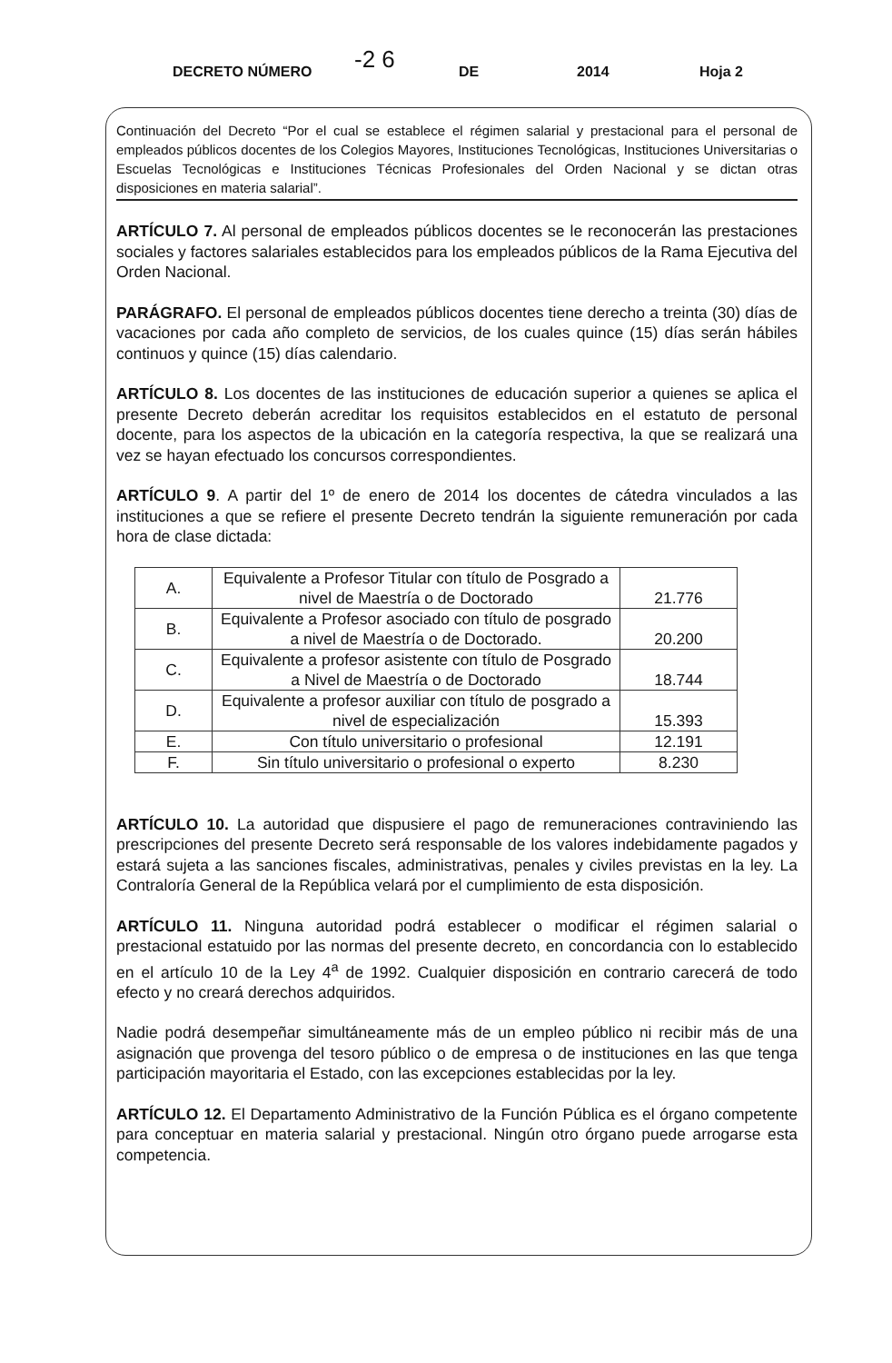DECRETO NÚMERO -2 6 DE 2014 Hoja 2
Continuación del Decreto “Por el cual se establece el régimen salarial y prestacional para el personal de empleados públicos docentes de los Colegios Mayores, Instituciones Tecnológicas, Instituciones Universitarias o Escuelas Tecnológicas e Instituciones Técnicas Profesionales del Orden Nacional y se dictan otras disposiciones en materia salarial”.
ARTÍCULO 7. Al personal de empleados públicos docentes se le reconocerán las prestaciones sociales y factores salariales establecidos para los empleados públicos de la Rama Ejecutiva del Orden Nacional.
PARÁGRAFO. El personal de empleados públicos docentes tiene derecho a treinta (30) días de vacaciones por cada año completo de servicios, de los cuales quince (15) días serán hábiles continuos y quince (15) días calendario.
ARTÍCULO 8. Los docentes de las instituciones de educación superior a quienes se aplica el presente Decreto deberán acreditar los requisitos establecidos en el estatuto de personal docente, para los aspectos de la ubicación en la categoría respectiva, la que se realizará una vez se hayan efectuado los concursos correspondientes.
ARTÍCULO 9. A partir del 1º de enero de 2014 los docentes de cátedra vinculados a las instituciones a que se refiere el presente Decreto tendrán la siguiente remuneración por cada hora de clase dictada:
| A. | Equivalente a Profesor Titular con título de Posgrado a nivel de Maestría o de Doctorado | 21.776 |
| B. | Equivalente a Profesor asociado con título de posgrado a nivel de Maestría o de Doctorado. | 20.200 |
| C. | Equivalente a profesor asistente con título de Posgrado a Nivel de Maestría o de Doctorado | 18.744 |
| D. | Equivalente a profesor auxiliar con título de posgrado a nivel de especialización | 15.393 |
| E. | Con título universitario o profesional | 12.191 |
| F. | Sin título universitario o profesional o experto | 8.230 |
ARTÍCULO 10. La autoridad que dispusiere el pago de remuneraciones contraviniendo las prescripciones del presente Decreto será responsable de los valores indebidamente pagados y estará sujeta a las sanciones fiscales, administrativas, penales y civiles previstas en la ley. La Contraloría General de la República velará por el cumplimiento de esta disposición.
ARTÍCULO 11. Ninguna autoridad podrá establecer o modificar el régimen salarial o prestacional estatuido por las normas del presente decreto, en concordancia con lo establecido en el artículo 10 de la Ley 4<sup>a</sup> de 1992. Cualquier disposición en contrario carecerá de todo efecto y no creará derechos adquiridos.
Nadie podrá desempeñar simultáneamente más de un empleo público ni recibir más de una asignación que provenga del tesoro público o de empresa o de instituciones en las que tenga participación mayoritaria el Estado, con las excepciones establecidas por la ley.
ARTÍCULO 12. El Departamento Administrativo de la Función Pública es el órgano competente para conceptuar en materia salarial y prestacional. Ningún otro órgano puede arrogarse esta competencia.